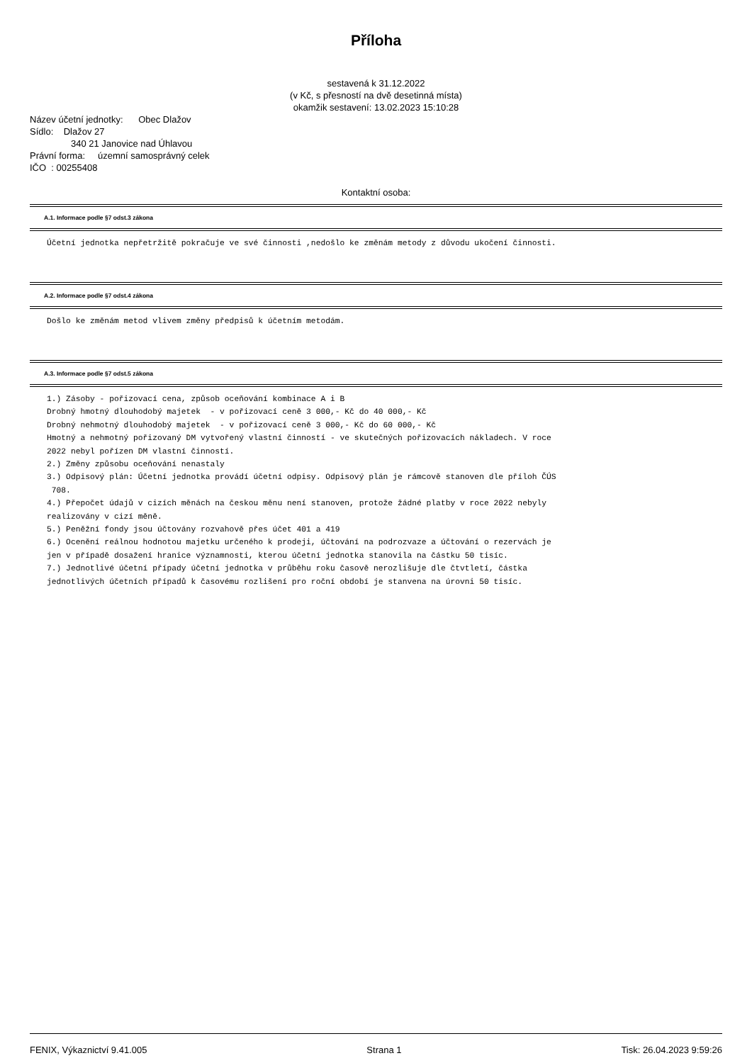Příloha
sestavená k 31.12.2022
(v Kč, s přesností na dvě desetinná místa)
okamžik sestavení: 13.02.2023 15:10:28
Název účetní jednotky: Obec Dlažov
Sídlo: Dlažov 27
340 21 Janovice nad Úhlavou
Právní forma: územní samosprávný celek
IČO : 00255408
Kontaktní osoba:
A.1. Informace podle §7 odst.3 zákona
Účetní jednotka nepřetržitě pokračuje ve své činnosti ,nedošlo ke změnám metody z důvodu ukočení činnosti.
A.2. Informace podle §7 odst.4 zákona
Došlo ke změnám metod vlivem změny předpisů k účetním metodám.
A.3. Informace podle §7 odst.5 zákona
1.) Zásoby - pořizovací cena, způsob oceňování kombinace A i B Drobný hmotný dlouhodobý majetek - v pořizovací ceně 3 000,- Kč do 40 000,- Kč Drobný nehmotný dlouhodobý majetek - v pořizovací ceně 3 000,- Kč do 60 000,- Kč Hmotný a nehmotný pořizovaný DM vytvořený vlastní činností - ve skutečných pořizovacích nákladech. V roce 2022 nebyl pořízen DM vlastní činností. 2.) Změny způsobu oceňování nenastaly 3.) Odpisový plán: Účetní jednotka provádí účetní odpisy. Odpisový plán je rámcově stanoven dle příloh ČÚS 708. 4.) Přepočet údajů v cizích měnách na českou měnu není stanoven, protože žádné platby v roce 2022 nebyly realizovány v cizí měně. 5.) Peněžní fondy jsou účtovány rozvahově přes účet 401 a 419 6.) Ocenění reálnou hodnotou majetku určeného k prodeji, účtování na podrozvaze a účtování o rezervách je jen v případě dosažení hranice významnosti, kterou účetní jednotka stanovila na částku 50 tisíc. 7.) Jednotlivé účetní případy účetní jednotka v průběhu roku časově nerozlišuje dle čtvtletí, částka jednotlivých účetních případů k časovému rozlišení pro roční období je stanvena na úrovni 50 tisíc.
FENIX, Výkaznictví 9.41.005 Strana 1 Tisk: 26.04.2023 9:59:26